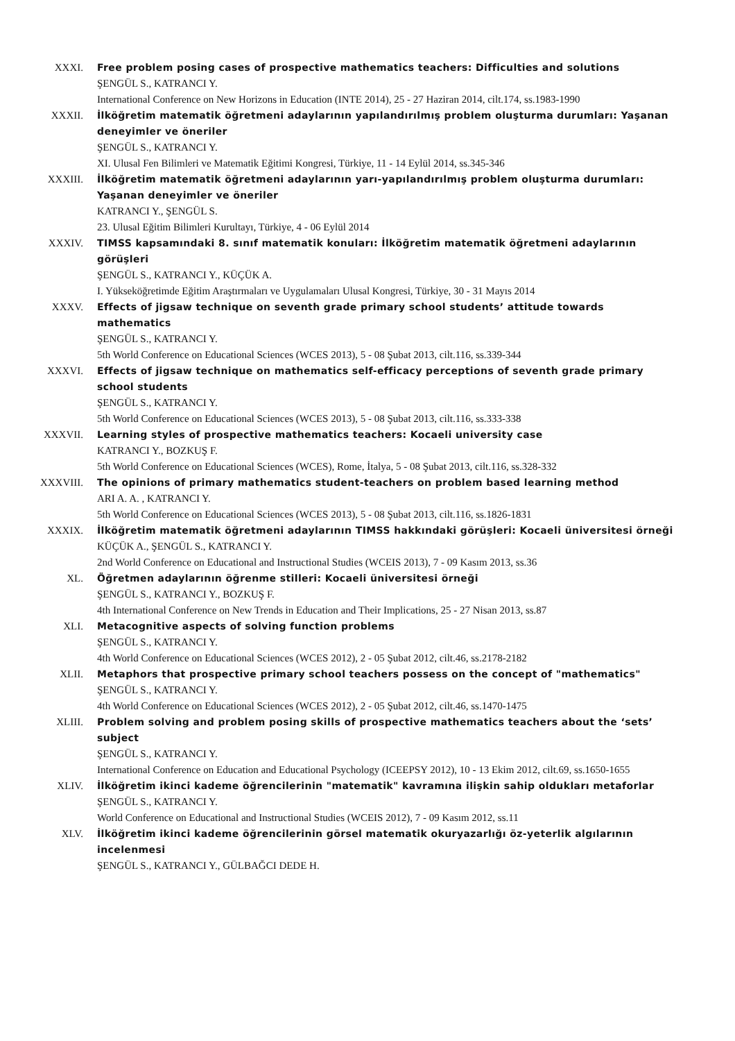XXXI. Free problem posing cases of prospective mathematics teachers: Difficulties and solutions
ŞENGÜL S., KATRANCI Y.
International Conference on New Horizons in Education (INTE 2014), 25 - 27 Haziran 2014, cilt.174, ss.1983-1990
XXXII. İlköğretim matematik öğretmeni adaylarının yapılandırılmış problem oluşturma durumları: Yaşanan deneyimler ve öneriler
ŞENGÜL S., KATRANCI Y.
XI. Ulusal Fen Bilimleri ve Matematik Eğitimi Kongresi, Türkiye, 11 - 14 Eylül 2014, ss.345-346
XXXIII. İlköğretim matematik öğretmeni adaylarının yarı-yapılandırılmış problem oluşturma durumları: Yaşanan deneyimler ve öneriler
KATRANCI Y., ŞENGÜL S.
23. Ulusal Eğitim Bilimleri Kurultayı, Türkiye, 4 - 06 Eylül 2014
XXXIV. TIMSS kapsamındaki 8. sınıf matematik konuları: İlköğretim matematik öğretmeni adaylarının görüşleri
ŞENGÜL S., KATRANCI Y., KÜÇÜK A.
I. Yükseköğretimde Eğitim Araştırmaları ve Uygulamaları Ulusal Kongresi, Türkiye, 30 - 31 Mayıs 2014
XXXV. Effects of jigsaw technique on seventh grade primary school students’ attitude towards mathematics
ŞENGÜL S., KATRANCI Y.
5th World Conference on Educational Sciences (WCES 2013), 5 - 08 Şubat 2013, cilt.116, ss.339-344
XXXVI. Effects of jigsaw technique on mathematics self-efficacy perceptions of seventh grade primary school students
ŞENGÜL S., KATRANCI Y.
5th World Conference on Educational Sciences (WCES 2013), 5 - 08 Şubat 2013, cilt.116, ss.333-338
XXXVII. Learning styles of prospective mathematics teachers: Kocaeli university case
KATRANCI Y., BOZKUŞ F.
5th World Conference on Educational Sciences (WCES), Rome, İtalya, 5 - 08 Şubat 2013, cilt.116, ss.328-332
XXXVIII. The opinions of primary mathematics student-teachers on problem based learning method
ARI A. A. , KATRANCI Y.
5th World Conference on Educational Sciences (WCES 2013), 5 - 08 Şubat 2013, cilt.116, ss.1826-1831
XXXIX. İlköğretim matematik öğretmeni adaylarının TIMSS hakkındaki görüşleri: Kocaeli üniversitesi örneği
KÜÇÜK A., ŞENGÜL S., KATRANCI Y.
2nd World Conference on Educational and Instructional Studies (WCEIS 2013), 7 - 09 Kasım 2013, ss.36
XL. Öğretmen adaylarının öğrenme stilleri: Kocaeli üniversitesi örneği
ŞENGÜL S., KATRANCI Y., BOZKUŞ F.
4th International Conference on New Trends in Education and Their Implications, 25 - 27 Nisan 2013, ss.87
XLI. Metacognitive aspects of solving function problems
ŞENGÜL S., KATRANCI Y.
4th World Conference on Educational Sciences (WCES 2012), 2 - 05 Şubat 2012, cilt.46, ss.2178-2182
XLII. Metaphors that prospective primary school teachers possess on the concept of "mathematics"
ŞENGÜL S., KATRANCI Y.
4th World Conference on Educational Sciences (WCES 2012), 2 - 05 Şubat 2012, cilt.46, ss.1470-1475
XLIII. Problem solving and problem posing skills of prospective mathematics teachers about the ‘sets’ subject
ŞENGÜL S., KATRANCI Y.
International Conference on Education and Educational Psychology (ICEEPSY 2012), 10 - 13 Ekim 2012, cilt.69, ss.1650-1655
XLIV. İlköğretim ikinci kademe öğrencilerinin "matematik" kavramına ilişkin sahip oldukları metaforlar
ŞENGÜL S., KATRANCI Y.
World Conference on Educational and Instructional Studies (WCEIS 2012), 7 - 09 Kasım 2012, ss.11
XLV. İlköğretim ikinci kademe öğrencilerinin görsel matematik okuryazarlığı öz-yeterlik algılarının incelenmesi
ŞENGÜL S., KATRANCI Y., GÜLBAĞCI DEDE H.